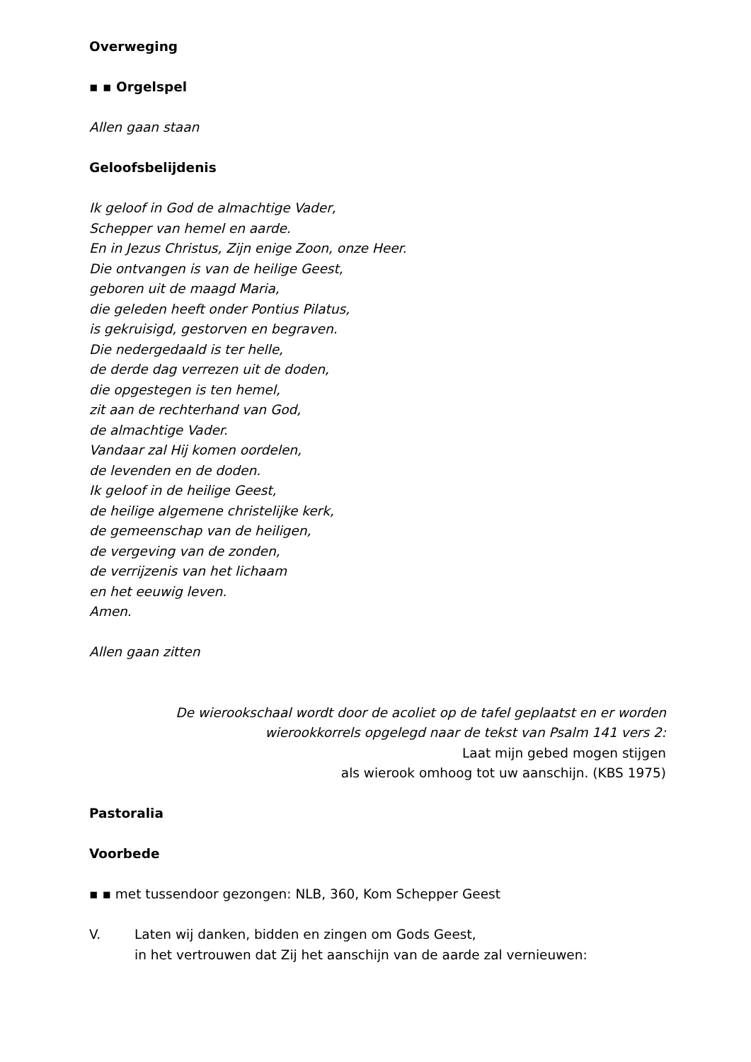Overweging
▪ ▪ Orgelspel
Allen gaan staan
Geloofsbelijdenis
Ik geloof in God de almachtige Vader,
Schepper van hemel en aarde.
En in Jezus Christus, Zijn enige Zoon, onze Heer.
Die ontvangen is van de heilige Geest,
geboren uit de maagd Maria,
die geleden heeft onder Pontius Pilatus,
is gekruisigd, gestorven en begraven.
Die nedergedaald is ter helle,
de derde dag verrezen uit de doden,
die opgestegen is ten hemel,
zit aan de rechterhand van God,
de almachtige Vader.
Vandaar zal Hij komen oordelen,
de levenden en de doden.
Ik geloof in de heilige Geest,
de heilige algemene christelijke kerk,
de gemeenschap van de heiligen,
de vergeving van de zonden,
de verrijzenis van het lichaam
en het eeuwig leven.
Amen.
Allen gaan zitten
De wierookschaal wordt door de acoliet op de tafel geplaatst en er worden
wierookkorrels opgelegd naar de tekst van Psalm 141 vers 2:
Laat mijn gebed mogen stijgen
als wierook omhoog tot uw aanschijn. (KBS 1975)
Pastoralia
Voorbede
▪ ▪ met tussendoor gezongen: NLB, 360, Kom Schepper Geest
V. Laten wij danken, bidden en zingen om Gods Geest,
in het vertrouwen dat Zij het aanschijn van de aarde zal vernieuwen: